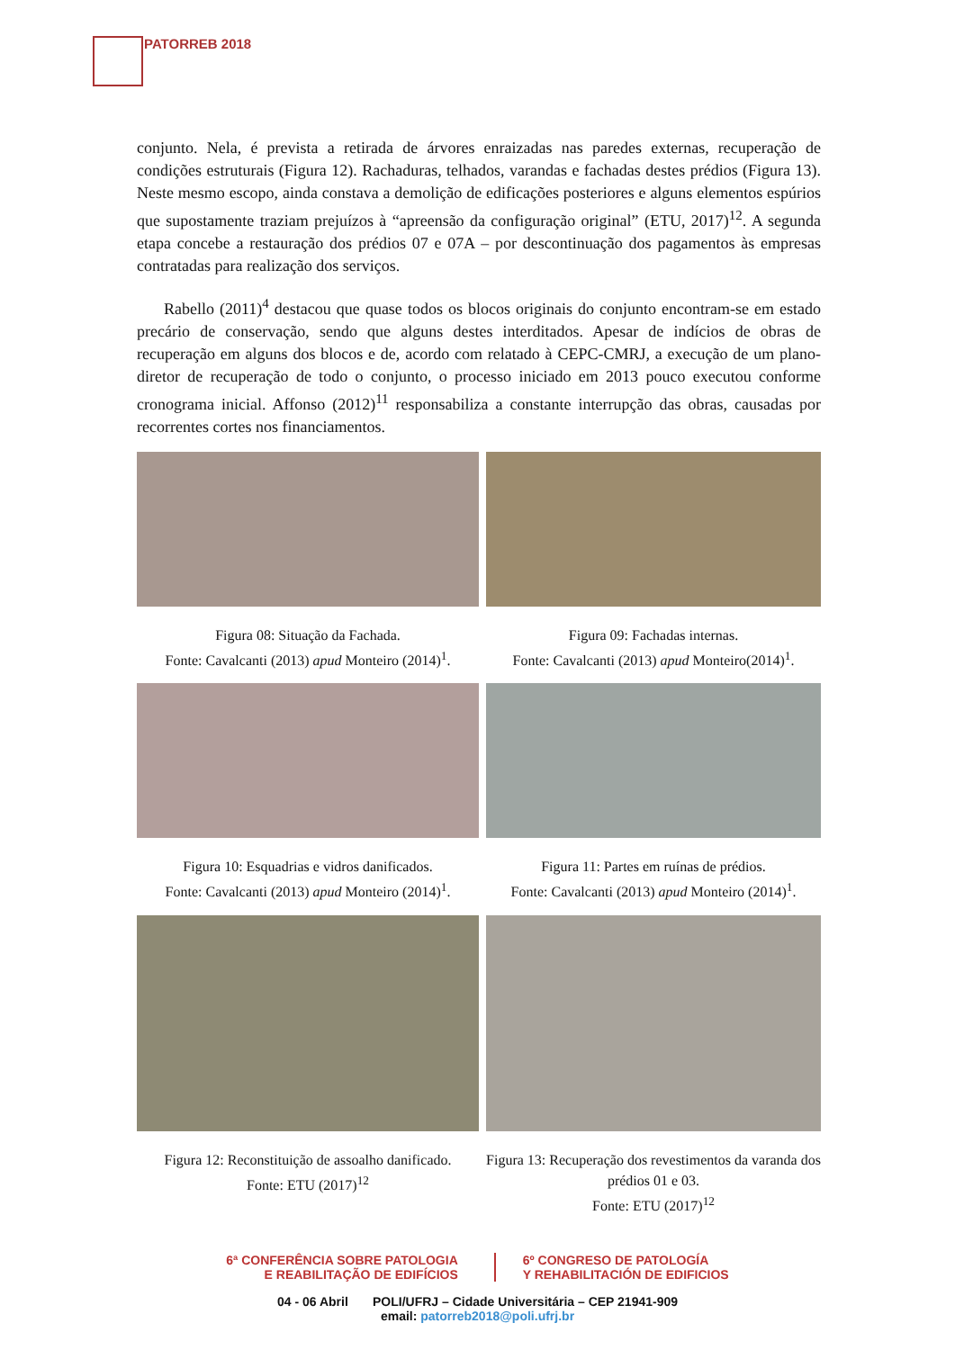PATORREB 2018
conjunto. Nela, é prevista a retirada de árvores enraizadas nas paredes externas, recuperação de condições estruturais (Figura 12). Rachaduras, telhados, varandas e fachadas destes prédios (Figura 13). Neste mesmo escopo, ainda constava a demolição de edificações posteriores e alguns elementos espúrios que supostamente traziam prejuízos à “apreensão da configuração original” (ETU, 2017)<sup>12</sup>. A segunda etapa concebe a restauração dos prédios 07 e 07A – por descontinuação dos pagamentos às empresas contratadas para realização dos serviços.
Rabello (2011)<sup>4</sup> destacou que quase todos os blocos originais do conjunto encontram-se em estado precário de conservação, sendo que alguns destes interditados. Apesar de indícios de obras de recuperação em alguns dos blocos e de, acordo com relatado à CEPC-CMRJ, a execução de um plano-diretor de recuperação de todo o conjunto, o processo iniciado em 2013 pouco executou conforme cronograma inicial. Affonso (2012)<sup>11</sup> responsabiliza a constante interrupção das obras, causadas por recorrentes cortes nos financiamentos.
Figura 08: Situação da Fachada.
Fonte: Cavalcanti (2013) apud Monteiro (2014)<sup>1</sup>.
Figura 09: Fachadas internas.
Fonte: Cavalcanti (2013) apud Monteiro(2014)<sup>1</sup>.
Figura 10: Esquadrias e vidros danificados.
Fonte: Cavalcanti (2013) apud Monteiro (2014)<sup>1</sup>.
Figura 11: Partes em ruínas de prédios.
Fonte: Cavalcanti (2013) apud Monteiro (2014)<sup>1</sup>.
Figura 12: Reconstituição de assoalho danificado.
Fonte: ETU (2017)<sup>12</sup>
Figura 13: Recuperação dos revestimentos da varanda dos prédios 01 e 03.
Fonte: ETU (2017)<sup>12</sup>
6ª CONFERÊNCIA SOBRE PATOLOGIA
E REABILITAÇÃO DE EDIFÍCIOS
6º CONGRESO DE PATOLOGÍA
Y REHABILITACIÓN DE EDIFICIOS
04 - 06 Abril POLI/UFRJ – Cidade Universitária – CEP 21941-909
email: patorreb2018@poli.ufrj.br